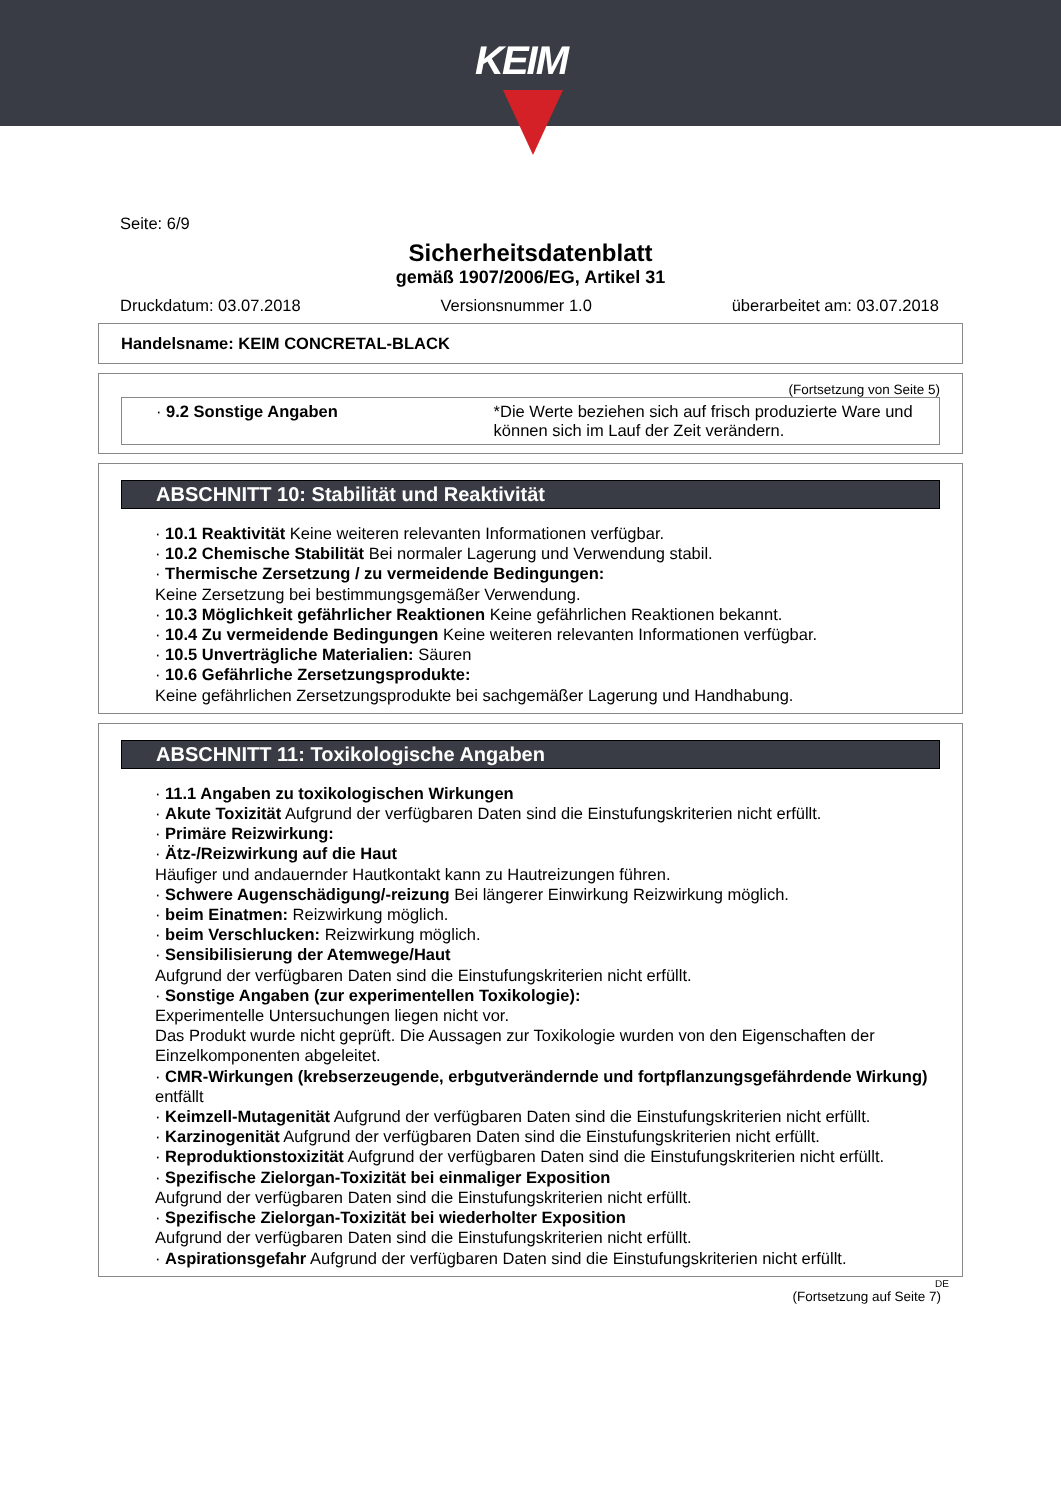KEIM
Seite: 6/9
Sicherheitsdatenblatt
gemäß 1907/2006/EG, Artikel 31
Druckdatum: 03.07.2018 Versionsnummer 1.0 überarbeitet am: 03.07.2018
Handelsname: KEIM CONCRETAL-BLACK
(Fortsetzung von Seite 5)
| · 9.2 Sonstige Angaben | *Die Werte beziehen sich auf frisch produzierte Ware und können sich im Lauf der Zeit verändern. |
ABSCHNITT 10: Stabilität und Reaktivität
· 10.1 Reaktivität Keine weiteren relevanten Informationen verfügbar.
· 10.2 Chemische Stabilität Bei normaler Lagerung und Verwendung stabil.
· Thermische Zersetzung / zu vermeidende Bedingungen:
Keine Zersetzung bei bestimmungsgemäßer Verwendung.
· 10.3 Möglichkeit gefährlicher Reaktionen Keine gefährlichen Reaktionen bekannt.
· 10.4 Zu vermeidende Bedingungen Keine weiteren relevanten Informationen verfügbar.
· 10.5 Unverträgliche Materialien: Säuren
· 10.6 Gefährliche Zersetzungsprodukte:
Keine gefährlichen Zersetzungsprodukte bei sachgemäßer Lagerung und Handhabung.
ABSCHNITT 11: Toxikologische Angaben
· 11.1 Angaben zu toxikologischen Wirkungen
· Akute Toxizität Aufgrund der verfügbaren Daten sind die Einstufungskriterien nicht erfüllt.
· Primäre Reizwirkung:
· Ätz-/Reizwirkung auf die Haut
Häufiger und andauernder Hautkontakt kann zu Hautreizungen führen.
· Schwere Augenschädigung/-reizung Bei längerer Einwirkung Reizwirkung möglich.
· beim Einatmen: Reizwirkung möglich.
· beim Verschlucken: Reizwirkung möglich.
· Sensibilisierung der Atemwege/Haut
Aufgrund der verfügbaren Daten sind die Einstufungskriterien nicht erfüllt.
· Sonstige Angaben (zur experimentellen Toxikologie):
Experimentelle Untersuchungen liegen nicht vor.
Das Produkt wurde nicht geprüft. Die Aussagen zur Toxikologie wurden von den Eigenschaften der Einzelkomponenten abgeleitet.
· CMR-Wirkungen (krebserzeugende, erbgutverändernde und fortpflanzungsgefährdende Wirkung)
entfällt
· Keimzell-Mutagenität Aufgrund der verfügbaren Daten sind die Einstufungskriterien nicht erfüllt.
· Karzinogenität Aufgrund der verfügbaren Daten sind die Einstufungskriterien nicht erfüllt.
· Reproduktionstoxizität Aufgrund der verfügbaren Daten sind die Einstufungskriterien nicht erfüllt.
· Spezifische Zielorgan-Toxizität bei einmaliger Exposition
Aufgrund der verfügbaren Daten sind die Einstufungskriterien nicht erfüllt.
· Spezifische Zielorgan-Toxizität bei wiederholter Exposition
Aufgrund der verfügbaren Daten sind die Einstufungskriterien nicht erfüllt.
· Aspirationsgefahr Aufgrund der verfügbaren Daten sind die Einstufungskriterien nicht erfüllt.
DE
(Fortsetzung auf Seite 7)